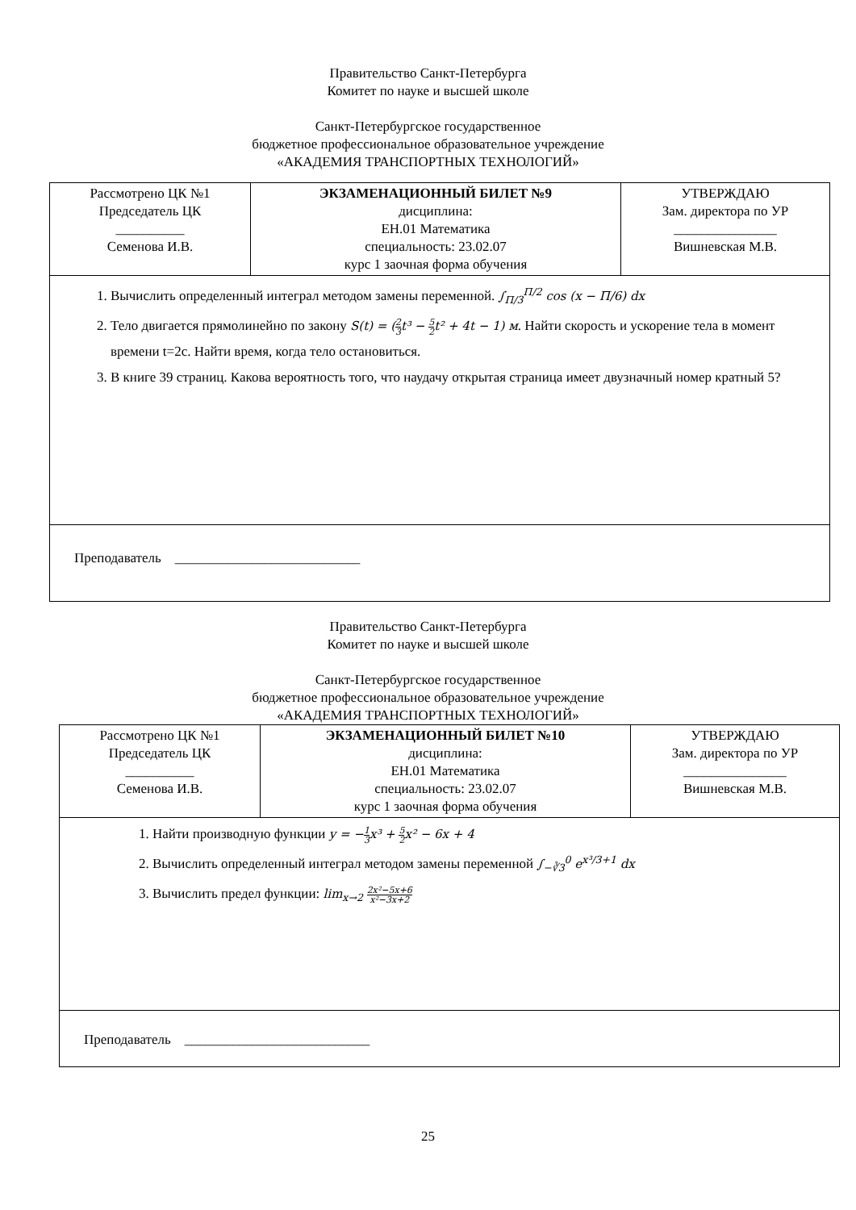Правительство Санкт-Петербурга
Комитет по науке и высшей школе
Санкт-Петербургское государственное
бюджетное профессиональное образовательное учреждение
«АКАДЕМИЯ ТРАНСПОРТНЫХ ТЕХНОЛОГИЙ»
| Рассмотрено ЦК №1 Председатель ЦК __________ Семенова И.В. | ЭКЗАМЕНАЦИОННЫЙ БИЛЕТ №9 дисциплина: ЕН.01 Математика специальность: 23.02.07 курс 1 заочная форма обучения | УТВЕРЖДАЮ Зам. директора по УР _______________ Вишневская М.В. |
| 1. Вычислить определенный интеграл методом замены переменной. ∫<sub>Π/3</sub><sup>Π/2</sup> cos (x − Π/6) dx 2. Тело двигается прямолинейно по закону S(t) = ( 2 3 t³ − 5 2 t² + 4t − 1) м . Найти скорость и ускорение тела в момент времени t=2с. Найти время, когда тело остановиться. 3. В книге 39 страниц. Какова вероятность того, что наудачу открытая страница имеет двузначный номер кратный 5? | | |
| Преподаватель ___________________________ | | |
Правительство Санкт-Петербурга
Комитет по науке и высшей школе
Санкт-Петербургское государственное
бюджетное профессиональное образовательное учреждение
«АКАДЕМИЯ ТРАНСПОРТНЫХ ТЕХНОЛОГИЙ»
| Рассмотрено ЦК №1 Председатель ЦК __________ Семенова И.В. | ЭКЗАМЕНАЦИОННЫЙ БИЛЕТ №10 дисциплина: ЕН.01 Математика специальность: 23.02.07 курс 1 заочная форма обучения | УТВЕРЖДАЮ Зам. директора по УР _______________ Вишневская М.В. |
| 1. Найти производную функции y = − 1 3 x³ + 5 2 x² − 6x + 4 2. Вычислить определенный интеграл методом замены переменной ∫<sub>−∛3</sub><sup>0</sup> e<sup>x³/3+1</sup> dx 3. Вычислить предел функции: lim<sub>x→2</sub> 2x²−5x+6 x²−3x+2 | | |
| Преподаватель ___________________________ | | |
25